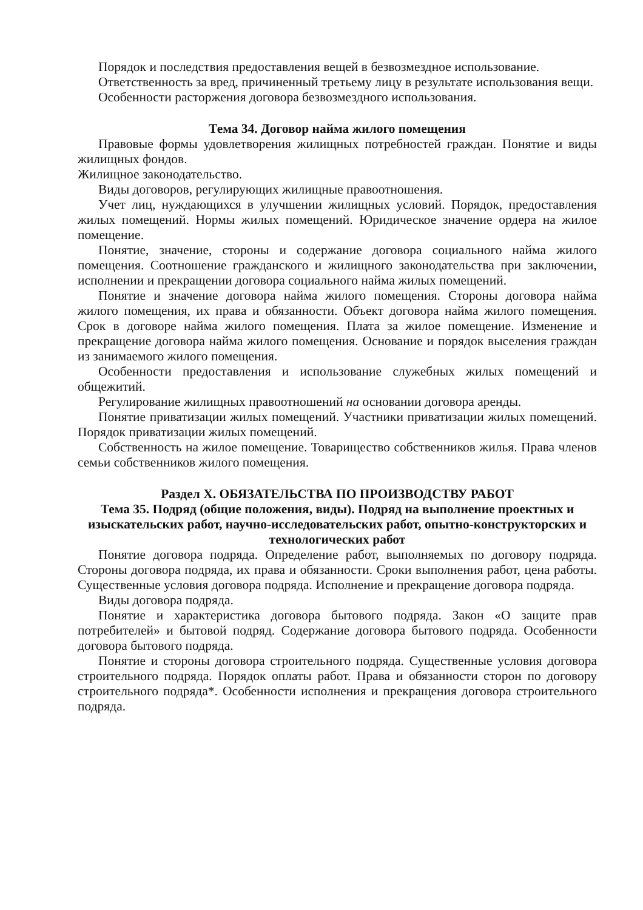Порядок и последствия предоставления вещей в безвозмездное использование.
Ответственность за вред, причиненный третьему лицу в результате использования вещи.
Особенности расторжения договора безвозмездного использования.
Тема 34. Договор найма жилого помещения
Правовые формы удовлетворения жилищных потребностей граждан. Понятие и виды жилищных фондов.
Жилищное законодательство.
Виды договоров, регулирующих жилищные правоотношения.
Учет лиц, нуждающихся в улучшении жилищных условий. Порядок, предоставления жилых помещений. Нормы жилых помещений. Юридическое значение ордера на жилое помещение.
Понятие, значение, стороны и содержание договора социального найма жилого помещения. Соотношение гражданского и жилищного законодательства при заключении, исполнении и прекращении договора социального найма жилых помещений.
Понятие и значение договора найма жилого помещения. Стороны договора найма жилого помещения, их права и обязанности. Объект договора найма жилого помещения. Срок в договоре найма жилого помещения. Плата за жилое помещение. Изменение и прекращение договора найма жилого помещения. Основание и порядок выселения граждан из занимаемого жилого помещения.
Особенности предоставления и использование служебных жилых помещений и общежитий.
Регулирование жилищных правоотношений на основании договора аренды.
Понятие приватизации жилых помещений. Участники приватизации жилых помещений. Порядок приватизации жилых помещений.
Собственность на жилое помещение. Товарищество собственников жилья. Права членов семьи собственников жилого помещения.
Раздел X. ОБЯЗАТЕЛЬСТВА ПО ПРОИЗВОДСТВУ РАБОТ
Тема 35. Подряд (общие положения, виды). Подряд на выполнение проектных и изыскательских работ, научно-исследовательских работ, опытно-конструкторских и технологических работ
Понятие договора подряда. Определение работ, выполняемых по договору подряда. Стороны договора подряда, их права и обязанности. Сроки выполнения работ, цена работы. Существенные условия договора подряда. Исполнение и прекращение договора подряда.
Виды договора подряда.
Понятие и характеристика договора бытового подряда. Закон «О защите прав потребителей» и бытовой подряд. Содержание договора бытового подряда. Особенности договора бытового подряда.
Понятие и стороны договора строительного подряда. Существенные условия договора строительного подряда. Порядок оплаты работ. Права и обязанности сторон по договору строительного подряда*. Особенности исполнения и прекращения договора строительного подряда.